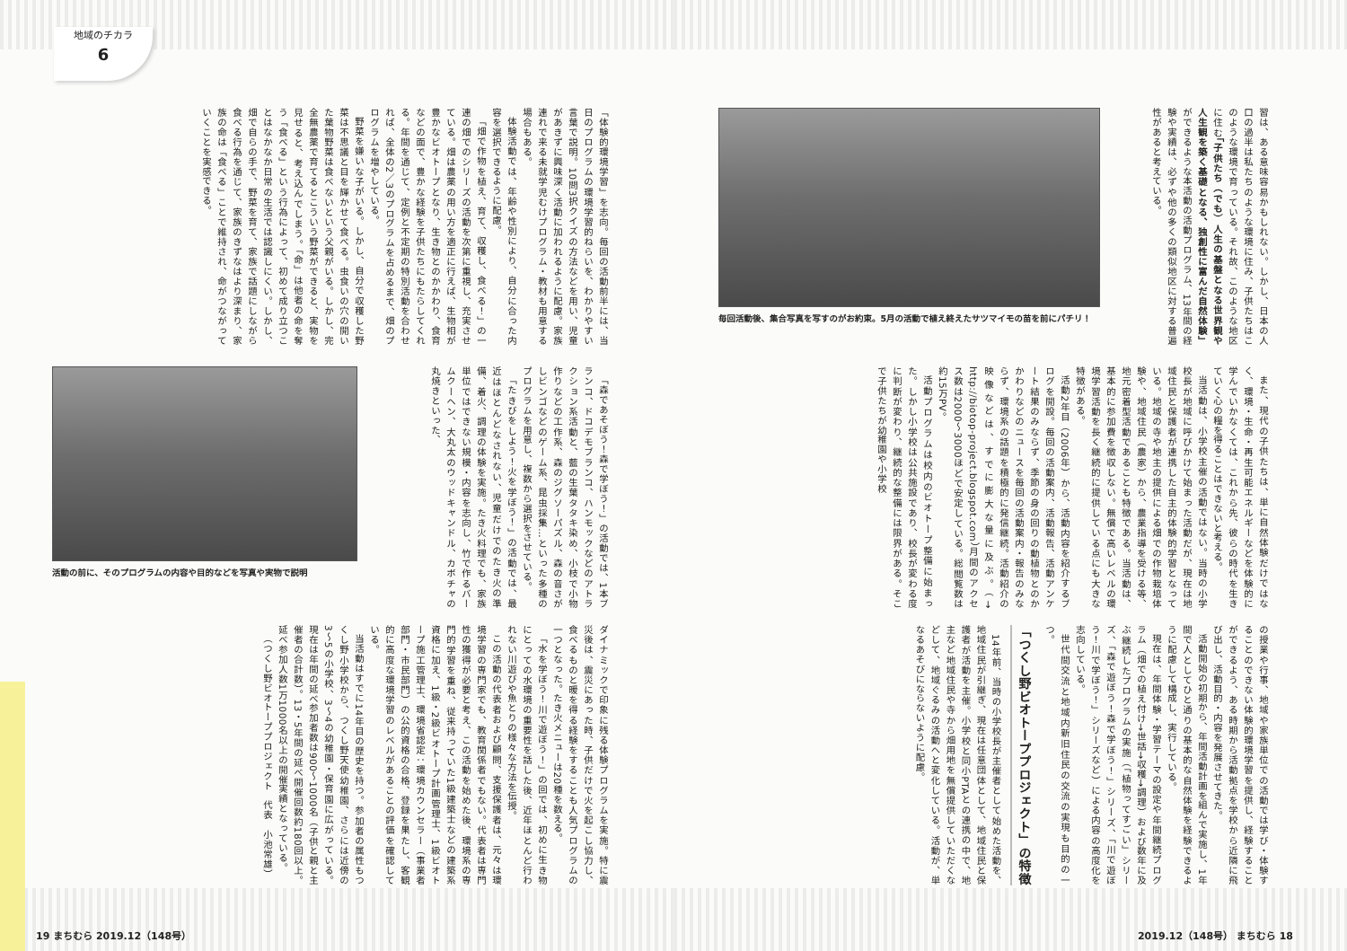習は、ある意味容易かもしれない。しかし、日本の人口の過半は私たちのような環境に住み、子供たちはこのような環境で育っている。それ故、このような地区に住む「子供たち（でも）人生の基盤となる世界観や人生観を築く基礎となる、独創性に富んだ自然体験」ができるような本活動の活動プログラム、13年間の経験や実績は、必ずや他の多くの類似地区に対する普遍性があると考えている。
毎回活動後、集合写真を写すのがお約束。5月の活動で植え終えたサツマイモの苗を前にパチリ！
また、現代の子供たちは、単に自然体験だけではなく、環境・生命・再生可能エネルギーなどを体験的に学んでいかなくては、これから先、彼らの時代を生きていく心の糧を得ることはできないと考える。
当活動は、小学校主催の活動ではない。当時の小学校長が地域に呼びかけて始まった活動だが、現在は地域住民と保護者が連携した自主的体験的学習となっている。地域の寺や地主の提供による畑での作物栽培体験や、地域住民（農家）から、農業指導を受ける等、地元密着型活動であることも特徴である。当活動は、基本的に参加費を徴収しない。無償で高いレベルの環境学習活動を長く継続的に提供している点にも大きな特徴がある。
活動2年目（2006年）から、活動内容を紹介するブログを開設。毎回の活動案内、活動報告、活動アンケート結果のみならず、季節の身の回りの動植物とのかかわりなどのニュースを毎回の活動案内・報告のみならず、環境系の話題を積極的に発信継続。活動紹介の映像などは、すでに膨大な量に及ぶ。（→ http://biotop-project.blogspot.com）月間のアクセス数は2000〜3000ほどで安定している。総閲覧数は約15万PV。
活動プログラムは校内のビオトープ整備に始まった。しかし小学校は公共施設であり、校長が変わる度に判断が変わり、継続的な整備には限界がある。そこで子供たちが幼稚園や小学校
の授業や行事、地域や家族単位での活動では学び・体験することのできない体験的環境学習を提供し、経験することができるよう、ある時期から活動拠点を学校から近隣に飛び出し、活動目的・内容を発展させてきた。
活動開始の初期から、年間活動計画を組んで実施し、1年間で人としてひと通りの基本的な自然体験を経験できるように配慮して構成し、実行している。
現在は、年間体験・学習テーマの設定や年間継続プログラム（畑での植え付け→世話→収穫→調理）および数年に及ぶ継続したプログラムの実施（「植物ってすごい」シリーズ、「森で遊ぼう！森で学ぼう！」シリーズ、「川で遊ぼう！川で学ぼう！」シリーズなど）による内容の高度化を志向している。
世代間交流と地域内新旧住民の交流の実現も目的の一つ。
「つくし野ビオトーププロジェクト」の特徴
14年前、当時の小学校長が主催者として始めた活動を、地域住民が引継ぎ、現在は任意団体として、地域住民と保護者が活動を主催。小学校と同小PTAとの連携の中で、地主など地域住民や寺から畑用地を無償提供していただくなどして、地域ぐるみの活動へと変化している。活動が、単なるあそびにならないように配慮。
2019.12（148号） まちむら 18
地域のチカラ
6
「体験的環境学習」を志向。毎回の活動前半には、当日のプログラムの環境学習的ねらいを、わかりやすい言葉で説明。10問3択クイズの方法などを用い、児童があきずに興味深く活動に加われるように配慮。家族連れで来る未就学児むけプログラム・教材も用意する場合もある。
体験活動では、年齢や性別により、自分に合った内容を選択できるように配慮。
「畑で作物を植え、育て、収穫し、食べる！」の一連の畑でのシリーズの活動を次第に重視し、充実させている。畑は農薬の用い方を適正に行えば、生物相が豊かなビオトープとなり、生き物とのかかわり、食育などの面で、豊かな経験を子供たちにもたらしてくれる。年間を通じて、定例と不定期の特別活動を合わせれば、全体の2／3のプログラムを占めるまで、畑のプログラムを増やしている。
野菜を嫌いな子がいる。しかし、自分で収穫した野菜は不思議と目を輝かせて食べる。虫食いの穴の開いた葉物野菜は食べないという父親がいる。しかし、完全無農薬で育てるとこういう野菜ができると、実物を見せると、考え込んでしまう。「命」は他者の命を奪う「食べる」という行為によって、初めて成り立つことはなかなか日常の生活では認識しにくい。しかし、畑で自らの手で、野菜を育て、家族で話題にしながら食べる行為を通じて、家族のきずなはより深まり、家族の命は「食べる」ことで維持され、命がつながっていくことを実感できる。
「森であそぼう！森で学ぼう！」の活動では、1本ブランコ、ドコデモブランコ、ハンモックなどのアトラクション系活動と、藍の生葉タタキ染め、小枝で小物作りなどの工作系、森のジグソーパズル、森の音さがしビンゴなどのゲーム系、昆虫採集…といった多種のプログラムを用意し、複数から選択をさせている。
「たきびをしよう！火を学ぼう！」の活動では、最近はほとんどなされない、児童だけでのたき火の準備、着火、調理の体験を実施。たき火料理でも、家族単位ではできない規模・内容を志向し、竹で作るバームクーヘン、大丸太のウッドキャンドル、カボチャの丸焼きといった、
活動の前に、そのプログラムの内容や目的などを写真や実物で説明
ダイナミックで印象に残る体験プログラムを実施。特に震災後は、震災にあった時、子供だけで火を起こし協力し、食べるものと暖を得る経験をすることも人気プログラムの一つとなった。たき火メニューは20種を数える。
「水を学ぼう！川で遊ぼう！」の回では、初めに生き物にとっての水環境の重要性を話した後、近年ほとんど行われない川遊びや魚とりの様々な方法を伝授。
この活動の代表者および顧問、支援保護者は、元々は環境学習の専門家でも、教育関係者でもない。代表者は専門性の獲得が必要と考え、この活動を始めた後、環境系の専門的学習を重ね、従来持っていた1級建築士などの建築系資格に加え、1級・2級ビオトープ計画管理士、1級ビオトープ施工管理士、環境省認定：環境カウンセラー（事業者部門・市民部門）の公的資格の合格、登録を果たし、客観的に高度な環境学習のレベルがあることの評価を確認している。
当活動はすでに14年目の歴史を持つ。参加者の属性もつくし野小学校から、つくし野天使幼稚園、さらには近傍の3〜5の小学校、3〜4の幼稚園・保育園に広がっている。現在は年間の延べ参加者数は900〜1000名（子供と親と主催者の合計数）。13・5年間の延べ開催回数約180回以上。延べ参加人数1万1000名以上の開催実績となっている。
（つくし野ビオトーププロジェクト　代表　小池常雄）
19 まちむら 2019.12（148号）